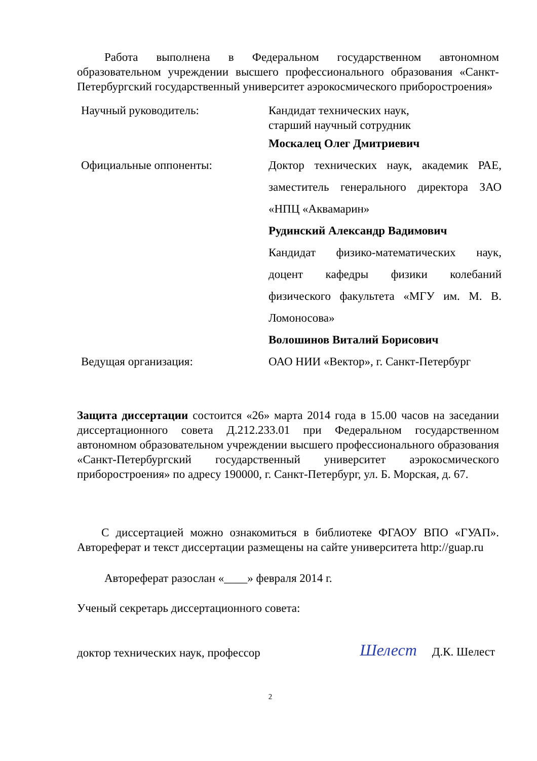Работа выполнена в Федеральном государственном автономном образовательном учреждении высшего профессионального образования «Санкт-Петербургский государственный университет аэрокосмического приборостроения»
| Научный руководитель: | Кандидат технических наук, старший научный сотрудник |
| | Москалец Олег Дмитриевич |
| Официальные оппоненты: | Доктор технических наук, академик РАЕ, заместитель генерального директора ЗАО «НПЦ «Аквамарин» |
| | Рудинский Александр Вадимович |
| | Кандидат физико-математических наук, доцент кафедры физики колебаний физического факультета «МГУ им. М. В. Ломоносова» |
| | Волошинов Виталий Борисович |
| Ведущая организация: | ОАО НИИ «Вектор», г. Санкт-Петербург |
Защита диссертации состоится «26» марта 2014 года в 15.00 часов на заседании диссертационного совета Д.212.233.01 при Федеральном государственном автономном образовательном учреждении высшего профессионального образования «Санкт-Петербургский государственный университет аэрокосмического приборостроения» по адресу 190000, г. Санкт-Петербург, ул. Б. Морская, д. 67.
С диссертацией можно ознакомиться в библиотеке ФГАОУ ВПО «ГУАП». Автореферат и текст диссертации размещены на сайте университета http://guap.ru
Автореферат разослан «____» февраля 2014 г.
Ученый секретарь диссертационного совета:
доктор технических наук, профессор Шелест Д.К. Шелест
2